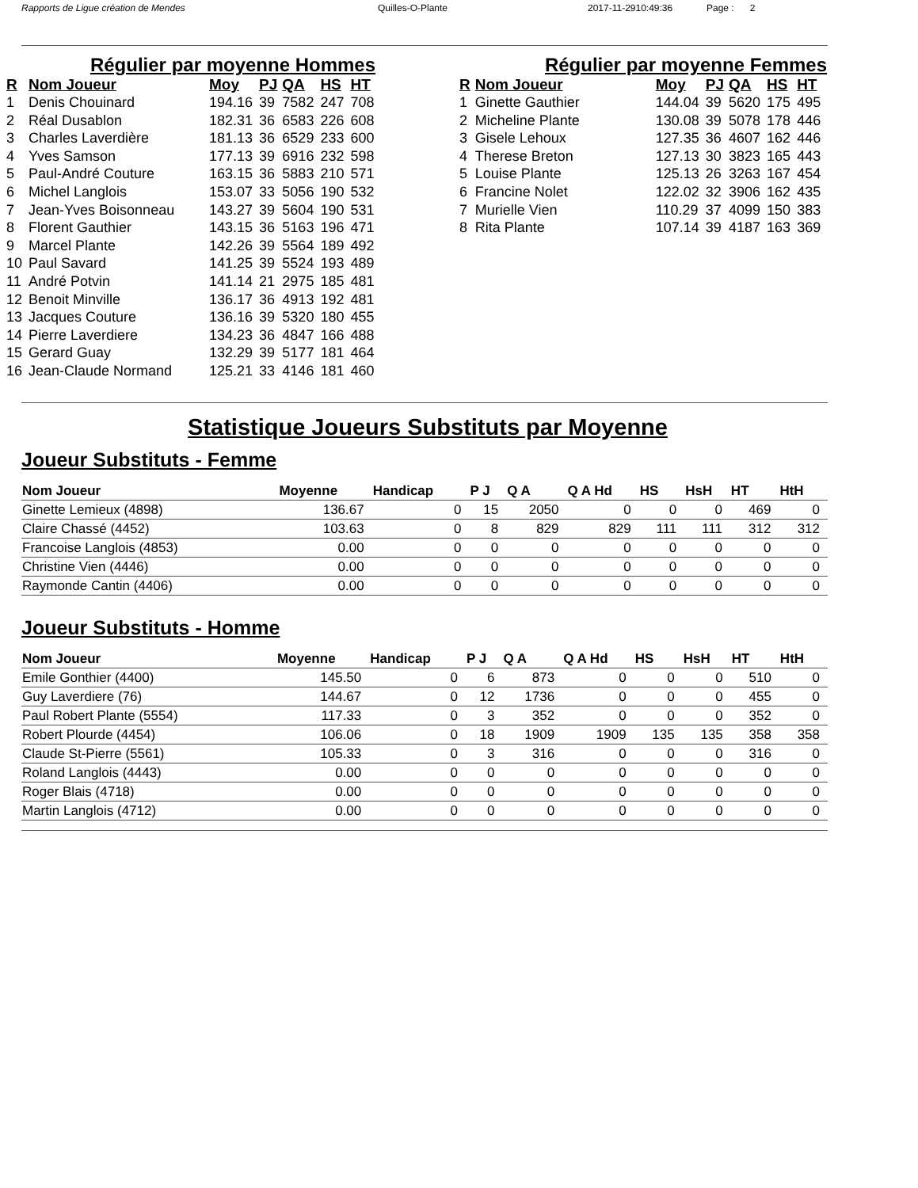Rapports de Ligue création de Mendes Quilles-O-Plante 2017-11-2910:49:36 Page : 2
Régulier par moyenne Hommes
| R | Nom Joueur | Moy | PJ | QA | HS | HT |
| --- | --- | --- | --- | --- | --- | --- |
| 1 | Denis Chouinard | 194.16 | 39 | 7582 | 247 | 708 |
| 2 | Réal Dusablon | 182.31 | 36 | 6583 | 226 | 608 |
| 3 | Charles Laverdière | 181.13 | 36 | 6529 | 233 | 600 |
| 4 | Yves Samson | 177.13 | 39 | 6916 | 232 | 598 |
| 5 | Paul-André Couture | 163.15 | 36 | 5883 | 210 | 571 |
| 6 | Michel Langlois | 153.07 | 33 | 5056 | 190 | 532 |
| 7 | Jean-Yves Boisonneau | 143.27 | 39 | 5604 | 190 | 531 |
| 8 | Florent Gauthier | 143.15 | 36 | 5163 | 196 | 471 |
| 9 | Marcel Plante | 142.26 | 39 | 5564 | 189 | 492 |
| 10 | Paul Savard | 141.25 | 39 | 5524 | 193 | 489 |
| 11 | André Potvin | 141.14 | 21 | 2975 | 185 | 481 |
| 12 | Benoit Minville | 136.17 | 36 | 4913 | 192 | 481 |
| 13 | Jacques Couture | 136.16 | 39 | 5320 | 180 | 455 |
| 14 | Pierre Laverdiere | 134.23 | 36 | 4847 | 166 | 488 |
| 15 | Gerard Guay | 132.29 | 39 | 5177 | 181 | 464 |
| 16 | Jean-Claude Normand | 125.21 | 33 | 4146 | 181 | 460 |
Régulier par moyenne Femmes
| R | Nom Joueur | Moy | PJ | QA | HS | HT |
| --- | --- | --- | --- | --- | --- | --- |
| 1 | Ginette Gauthier | 144.04 | 39 | 5620 | 175 | 495 |
| 2 | Micheline Plante | 130.08 | 39 | 5078 | 178 | 446 |
| 3 | Gisele Lehoux | 127.35 | 36 | 4607 | 162 | 446 |
| 4 | Therese Breton | 127.13 | 30 | 3823 | 165 | 443 |
| 5 | Louise Plante | 125.13 | 26 | 3263 | 167 | 454 |
| 6 | Francine Nolet | 122.02 | 32 | 3906 | 162 | 435 |
| 7 | Murielle Vien | 110.29 | 37 | 4099 | 150 | 383 |
| 8 | Rita Plante | 107.14 | 39 | 4187 | 163 | 369 |
Statistique Joueurs Substituts par Moyenne
Joueur Substituts - Femme
| Nom Joueur | Moyenne | Handicap | P J | Q A | Q A Hd | HS | HsH | HT | HtH |
| --- | --- | --- | --- | --- | --- | --- | --- | --- | --- |
| Ginette Lemieux (4898) | 136.67 | 0 | 15 | 2050 | 0 | 0 | 0 | 469 | 0 |
| Claire Chassé (4452) | 103.63 | 0 | 8 | 829 | 829 | 111 | 111 | 312 | 312 |
| Francoise Langlois (4853) | 0.00 | 0 | 0 | 0 | 0 | 0 | 0 | 0 | 0 |
| Christine Vien (4446) | 0.00 | 0 | 0 | 0 | 0 | 0 | 0 | 0 | 0 |
| Raymonde Cantin (4406) | 0.00 | 0 | 0 | 0 | 0 | 0 | 0 | 0 | 0 |
Joueur Substituts - Homme
| Nom Joueur | Moyenne | Handicap | P J | Q A | Q A Hd | HS | HsH | HT | HtH |
| --- | --- | --- | --- | --- | --- | --- | --- | --- | --- |
| Emile Gonthier (4400) | 145.50 | 0 | 6 | 873 | 0 | 0 | 0 | 510 | 0 |
| Guy Laverdiere (76) | 144.67 | 0 | 12 | 1736 | 0 | 0 | 0 | 455 | 0 |
| Paul Robert Plante (5554) | 117.33 | 0 | 3 | 352 | 0 | 0 | 0 | 352 | 0 |
| Robert Plourde (4454) | 106.06 | 0 | 18 | 1909 | 1909 | 135 | 135 | 358 | 358 |
| Claude St-Pierre (5561) | 105.33 | 0 | 3 | 316 | 0 | 0 | 0 | 316 | 0 |
| Roland Langlois (4443) | 0.00 | 0 | 0 | 0 | 0 | 0 | 0 | 0 | 0 |
| Roger Blais (4718) | 0.00 | 0 | 0 | 0 | 0 | 0 | 0 | 0 | 0 |
| Martin Langlois (4712) | 0.00 | 0 | 0 | 0 | 0 | 0 | 0 | 0 | 0 |